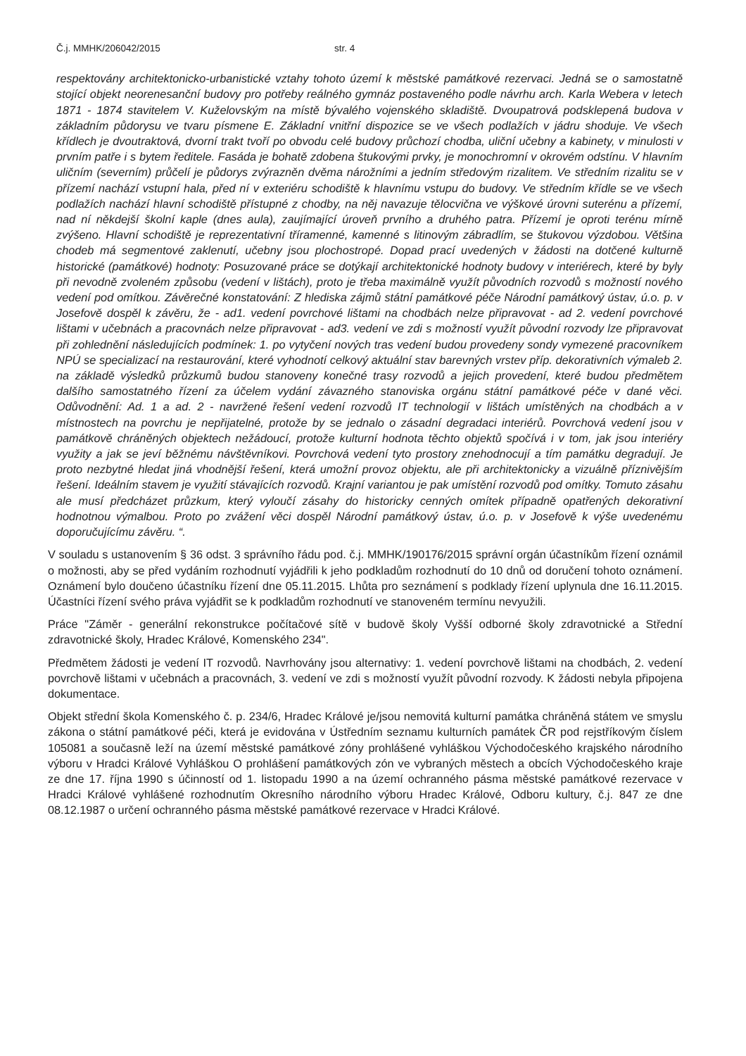Č.j. MMHK/206042/2015 str. 4
respektovány architektonicko-urbanistické vztahy tohoto území k městské památkové rezervaci. Jedná se o samostatně stojící objekt neorenesanční budovy pro potřeby reálného gymnáz postaveného podle návrhu arch. Karla Webera v letech 1871 - 1874 stavitelem V. Kuželovským na místě bývalého vojenského skladiště. Dvoupatrová podsklepená budova v základním půdorysu ve tvaru písmene E. Základní vnitřní dispozice se ve všech podlažích v jádru shoduje. Ve všech křídlech je dvoutraktová, dvorní trakt tvoří po obvodu celé budovy průchozí chodba, uliční učebny a kabinety, v minulosti v prvním patře i s bytem ředitele. Fasáda je bohatě zdobena štukovými prvky, je monochromní v okrovém odstínu. V hlavním uličním (severním) průčelí je půdorys zvýrazněn dvěma nárožními a jedním středovým rizalitem. Ve středním rizalitu se v přízemí nachází vstupní hala, před ní v exteriéru schodiště k hlavnímu vstupu do budovy. Ve středním křídle se ve všech podlažích nachází hlavní schodiště přístupné z chodby, na něj navazuje tělocvična ve výškové úrovni suterénu a přízemí, nad ní někdejší školní kaple (dnes aula), zaujímající úroveň prvního a druhého patra. Přízemí je oproti terénu mírně zvýšeno. Hlavní schodiště je reprezentativní tříramenné, kamenné s litinovým zábradlím, se štukovou výzdobou. Většina chodeb má segmentové zaklenutí, učebny jsou plochostropé. Dopad prací uvedených v žádosti na dotčené kulturně historické (památkové) hodnoty: Posuzované práce se dotýkají architektonické hodnoty budovy v interiérech, které by byly při nevodně zvoleném způsobu (vedení v lištách), proto je třeba maximálně využít původních rozvodů s možností nového vedení pod omítkou. Závěrečné konstatování: Z hlediska zájmů státní památkové péče Národní památkový ústav, ú.o. p. v Josefově dospěl k závěru, že - ad1. vedení povrchové lištami na chodbách nelze připravovat - ad 2. vedení povrchové lištami v učebnách a pracovnách nelze připravovat - ad3. vedení ve zdi s možností využít původní rozvody lze připravovat při zohlednění následujících podmínek: 1. po vytyčení nových tras vedení budou provedeny sondy vymezené pracovníkem NPÚ se specializací na restaurování, které vyhodnotí celkový aktuální stav barevných vrstev příp. dekorativních výmaleb 2. na základě výsledků průzkumů budou stanoveny konečné trasy rozvodů a jejich provedení, které budou předmětem dalšího samostatného řízení za účelem vydání závazného stanoviska orgánu státní památkové péče v dané věci. Odůvodnění: Ad. 1 a ad. 2 - navržené řešení vedení rozvodů IT technologií v lištách umístěných na chodbách a v místnostech na povrchu je nepřijatelné, protože by se jednalo o zásadní degradaci interiérů. Povrchová vedení jsou v památkově chráněných objektech nežádoucí, protože kulturní hodnota těchto objektů spočívá i v tom, jak jsou interiéry využity a jak se jeví běžnému návštěvníkovi. Povrchová vedení tyto prostory znehodnocují a tím památku degradují. Je proto nezbytné hledat jiná vhodnější řešení, která umožní provoz objektu, ale při architektonicky a vizuálně příznivějším řešení. Ideálním stavem je využití stávajících rozvodů. Krajní variantou je pak umístění rozvodů pod omítky. Tomuto zásahu ale musí předcházet průzkum, který vyloučí zásahy do historicky cenných omítek případně opatřených dekorativní hodnotnou výmalbou. Proto po zvážení věci dospěl Národní památkový ústav, ú.o. p. v Josefově k výše uvedenému doporučujícímu závěru. “.
V souladu s ustanovením § 36 odst. 3 správního řádu pod. č.j. MMHK/190176/2015 správní orgán účastníkům řízení oznámil o možnosti, aby se před vydáním rozhodnutí vyjádřili k jeho podkladům rozhodnutí do 10 dnů od doručení tohoto oznámení. Oznámení bylo doučeno účastníku řízení dne 05.11.2015. Lhůta pro seznámení s podklady řízení uplynula dne 16.11.2015. Účastníci řízení svého práva vyjádřit se k podkladům rozhodnutí ve stanoveném termínu nevyužili.
Práce "Záměr - generální rekonstrukce počítačové sítě v budově školy Vyšší odborné školy zdravotnické a Střední zdravotnické školy, Hradec Králové, Komenského 234".
Předmětem žádosti je vedení IT rozvodů. Navrhovány jsou alternativy: 1. vedení povrchově lištami na chodbách, 2. vedení povrchově lištami v učebnách a pracovnách, 3. vedení ve zdi s možností využít původní rozvody. K žádosti nebyla připojena dokumentace.
Objekt střední škola Komenského č. p. 234/6, Hradec Králové je/jsou nemovitá kulturní památka chráněná státem ve smyslu zákona o státní památkové péči, která je evidována v Ústředním seznamu kulturních památek ČR pod rejstříkovým číslem 105081 a současně leží na území městské památkové zóny prohlášené vyhláškou Východočeského krajského národního výboru v Hradci Králové Vyhláškou O prohlášení památkových zón ve vybraných městech a obcích Východočeského kraje ze dne 17. října 1990 s účinností od 1. listopadu 1990 a na území ochranného pásma městské památkové rezervace v Hradci Králové vyhlášené rozhodnutím Okresního národního výboru Hradec Králové, Odboru kultury, č.j. 847 ze dne 08.12.1987 o určení ochranného pásma městské památkové rezervace v Hradci Králové.